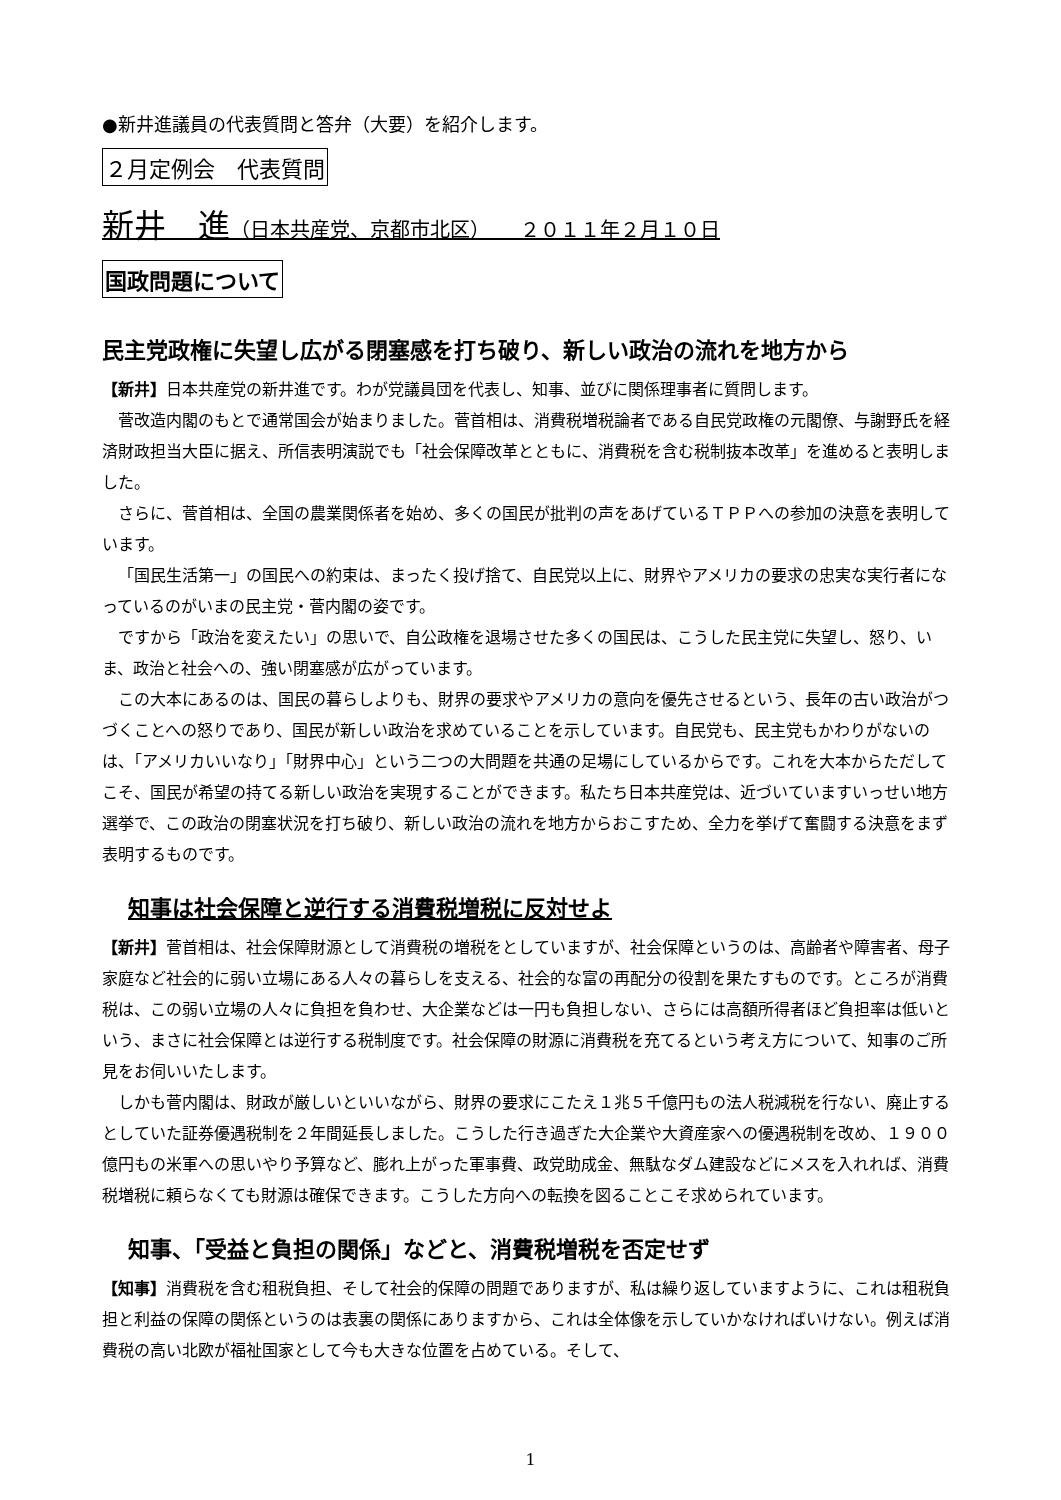●新井進議員の代表質問と答弁（大要）を紹介します。
２月定例会　代表質問
新井　進（日本共産党、京都市北区）　　２０１１年２月１０日
国政問題について
民主党政権に失望し広がる閉塞感を打ち破り、新しい政治の流れを地方から
【新井】日本共産党の新井進です。わが党議員団を代表し、知事、並びに関係理事者に質問します。
菅改造内閣のもとで通常国会が始まりました。菅首相は、消費税増税論者である自民党政権の元閣僚、与謝野氏を経済財政担当大臣に据え、所信表明演説でも「社会保障改革とともに、消費税を含む税制抜本改革」を進めると表明しました。
さらに、菅首相は、全国の農業関係者を始め、多くの国民が批判の声をあげているＴＰＰへの参加の決意を表明しています。
「国民生活第一」の国民への約束は、まったく投げ捨て、自民党以上に、財界やアメリカの要求の忠実な実行者になっているのがいまの民主党・菅内閣の姿です。
ですから「政治を変えたい」の思いで、自公政権を退場させた多くの国民は、こうした民主党に失望し、怒り、いま、政治と社会への、強い閉塞感が広がっています。
この大本にあるのは、国民の暮らしよりも、財界の要求やアメリカの意向を優先させるという、長年の古い政治がつづくことへの怒りであり、国民が新しい政治を求めていることを示しています。自民党も、民主党もかわりがないのは、「アメリカいいなり」「財界中心」という二つの大問題を共通の足場にしているからです。これを大本からただしてこそ、国民が希望の持てる新しい政治を実現することができます。私たち日本共産党は、近づいていますいっせい地方選挙で、この政治の閉塞状況を打ち破り、新しい政治の流れを地方からおこすため、全力を挙げて奮闘する決意をまず表明するものです。
知事は社会保障と逆行する消費税増税に反対せよ
【新井】菅首相は、社会保障財源として消費税の増税をとしていますが、社会保障というのは、高齢者や障害者、母子家庭など社会的に弱い立場にある人々の暮らしを支える、社会的な富の再配分の役割を果たすものです。ところが消費税は、この弱い立場の人々に負担を負わせ、大企業などは一円も負担しない、さらには高額所得者ほど負担率は低いという、まさに社会保障とは逆行する税制度です。社会保障の財源に消費税を充てるという考え方について、知事のご所見をお伺いいたします。
しかも菅内閣は、財政が厳しいといいながら、財界の要求にこたえ１兆５千億円もの法人税減税を行ない、廃止するとしていた証券優遇税制を２年間延長しました。こうした行き過ぎた大企業や大資産家への優遇税制を改め、１９００億円もの米軍への思いやり予算など、膨れ上がった軍事費、政党助成金、無駄なダム建設などにメスを入れれば、消費税増税に頼らなくても財源は確保できます。こうした方向への転換を図ることこそ求められています。
知事、「受益と負担の関係」などと、消費税増税を否定せず
【知事】消費税を含む租税負担、そして社会的保障の問題でありますが、私は繰り返していますように、これは租税負担と利益の保障の関係というのは表裏の関係にありますから、これは全体像を示していかなければいけない。例えば消費税の高い北欧が福祉国家として今も大きな位置を占めている。そして、
1